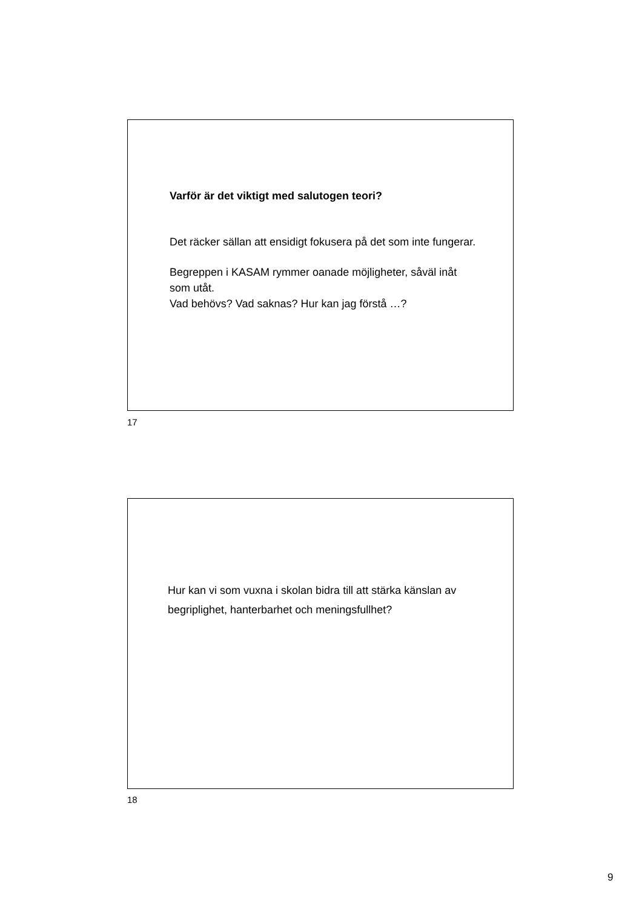Varför är det viktigt med salutogen teori?
Det räcker sällan att ensidigt fokusera på det som inte fungerar.
Begreppen i KASAM rymmer oanade möjligheter, såväl inåt som utåt.
Vad behövs? Vad saknas? Hur kan jag förstå …?
17
Hur kan vi som vuxna i skolan bidra till att stärka känslan av begriplighet, hanterbarhet och meningsfullhet?
18
9